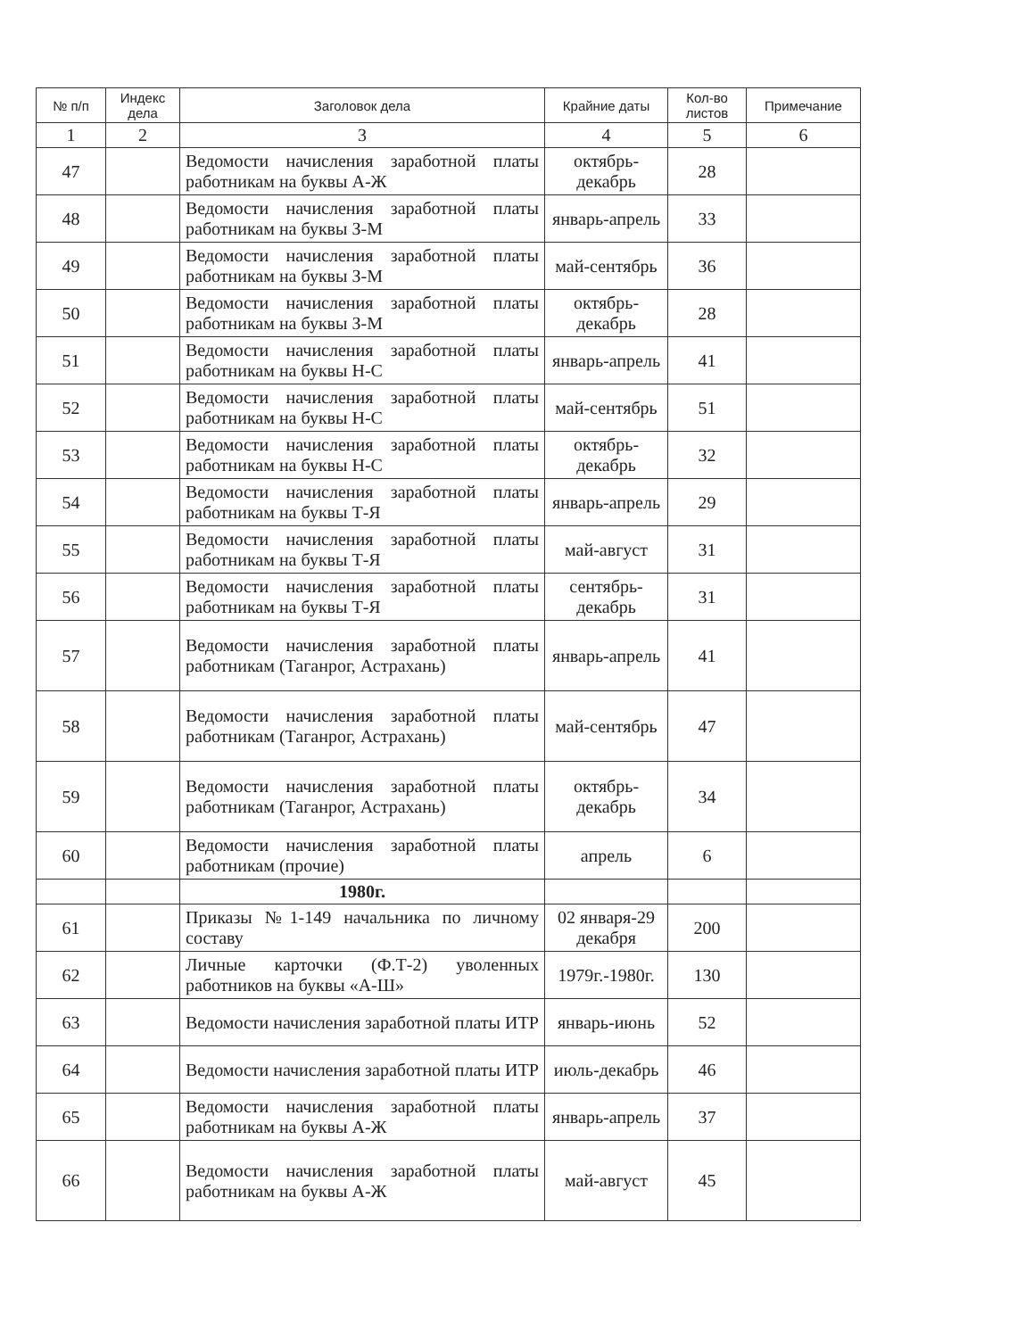| № п/п | Индекс дела | Заголовок дела | Крайние даты | Кол-во листов | Примечание |
| --- | --- | --- | --- | --- | --- |
| 1 | 2 | 3 | 4 | 5 | 6 |
| 47 | | Ведомости начисления заработной платы работникам на буквы А-Ж | октябрь-декабрь | 28 | |
| 48 | | Ведомости начисления заработной платы работникам на буквы З-М | январь-апрель | 33 | |
| 49 | | Ведомости начисления заработной платы работникам на буквы З-М | май-сентябрь | 36 | |
| 50 | | Ведомости начисления заработной платы работникам на буквы З-М | октябрь-декабрь | 28 | |
| 51 | | Ведомости начисления заработной платы работникам на буквы Н-С | январь-апрель | 41 | |
| 52 | | Ведомости начисления заработной платы работникам на буквы Н-С | май-сентябрь | 51 | |
| 53 | | Ведомости начисления заработной платы работникам на буквы Н-С | октябрь-декабрь | 32 | |
| 54 | | Ведомости начисления заработной платы работникам на буквы Т-Я | январь-апрель | 29 | |
| 55 | | Ведомости начисления заработной платы работникам на буквы Т-Я | май-август | 31 | |
| 56 | | Ведомости начисления заработной платы работникам на буквы Т-Я | сентябрь-декабрь | 31 | |
| 57 | | Ведомости начисления заработной платы работникам (Таганрог, Астрахань) | январь-апрель | 41 | |
| 58 | | Ведомости начисления заработной платы работникам (Таганрог, Астрахань) | май-сентябрь | 47 | |
| 59 | | Ведомости начисления заработной платы работникам (Таганрог, Астрахань) | октябрь-декабрь | 34 | |
| 60 | | Ведомости начисления заработной платы работникам (прочие) | апрель | 6 | |
| | | 1980г. | | | |
| 61 | | Приказы №1-149 начальника по личному составу | 02 января-29 декабря | 200 | |
| 62 | | Личные карточки (Ф.Т-2) уволенных работников на буквы «А-Ш» | 1979г.-1980г. | 130 | |
| 63 | | Ведомости начисления заработной платы ИТР | январь-июнь | 52 | |
| 64 | | Ведомости начисления заработной платы ИТР | июль-декабрь | 46 | |
| 65 | | Ведомости начисления заработной платы работникам на буквы А-Ж | январь-апрель | 37 | |
| 66 | | Ведомости начисления заработной платы работникам на буквы А-Ж | май-август | 45 | |